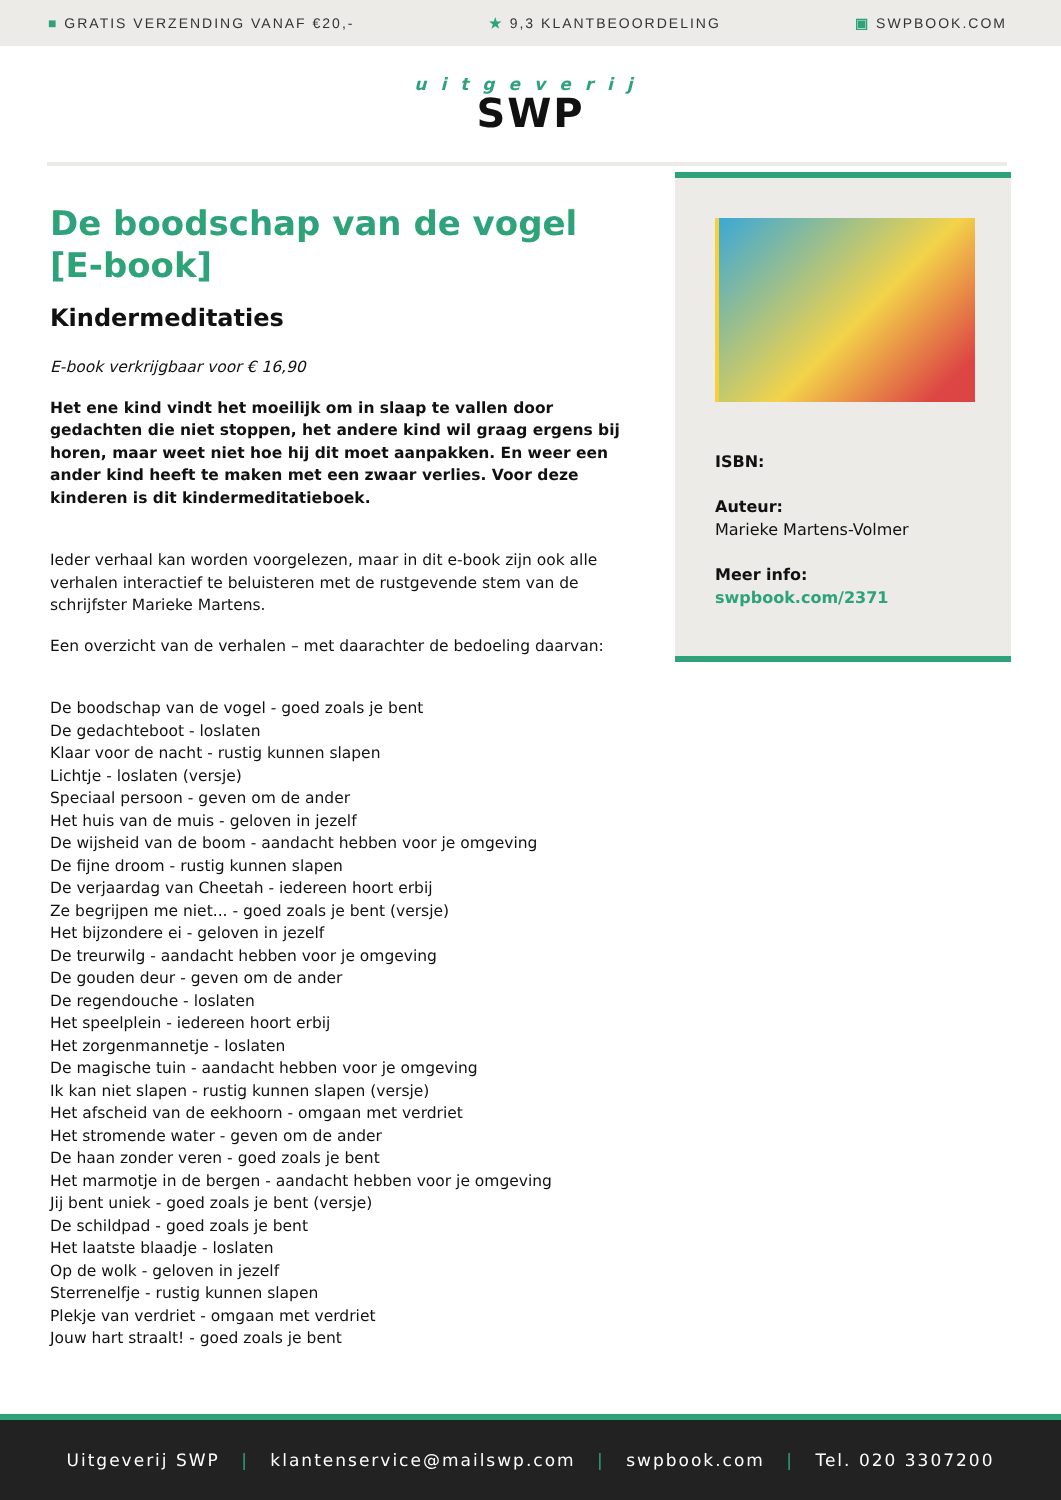■ GRATIS VERZENDING VANAF €20,- ★ 9,3 KLANTBEOORDELING ▣ SWPBOOK.COM
uitgeverij
SWP
De boodschap van de vogel [E-book]
Kindermeditaties
E-book verkrijgbaar voor € 16,90
Het ene kind vindt het moeilijk om in slaap te vallen door gedachten die niet stoppen, het andere kind wil graag ergens bij horen, maar weet niet hoe hij dit moet aanpakken. En weer een ander kind heeft te maken met een zwaar verlies. Voor deze kinderen is dit kindermeditatieboek.
Ieder verhaal kan worden voorgelezen, maar in dit e-book zijn ook alle verhalen interactief te beluisteren met de rustgevende stem van de schrijfster Marieke Martens.
Een overzicht van de verhalen – met daarachter de bedoeling daarvan:
De boodschap van de vogel - goed zoals je bent
De gedachteboot - loslaten
Klaar voor de nacht - rustig kunnen slapen
Lichtje - loslaten (versje)
Speciaal persoon - geven om de ander
Het huis van de muis - geloven in jezelf
De wijsheid van de boom - aandacht hebben voor je omgeving
De fijne droom - rustig kunnen slapen
De verjaardag van Cheetah - iedereen hoort erbij
Ze begrijpen me niet... - goed zoals je bent (versje)
Het bijzondere ei - geloven in jezelf
De treurwilg - aandacht hebben voor je omgeving
De gouden deur - geven om de ander
De regendouche - loslaten
Het speelplein - iedereen hoort erbij
Het zorgenmannetje - loslaten
De magische tuin - aandacht hebben voor je omgeving
Ik kan niet slapen - rustig kunnen slapen (versje)
Het afscheid van de eekhoorn - omgaan met verdriet
Het stromende water - geven om de ander
De haan zonder veren - goed zoals je bent
Het marmotje in de bergen - aandacht hebben voor je omgeving
Jij bent uniek - goed zoals je bent (versje)
De schildpad - goed zoals je bent
Het laatste blaadje - loslaten
Op de wolk - geloven in jezelf
Sterrenelfje - rustig kunnen slapen
Plekje van verdriet - omgaan met verdriet
Jouw hart straalt! - goed zoals je bent
ISBN:
Auteur:
Marieke Martens-Volmer
Meer info:
swpbook.com/2371
Uitgeverij SWP | klantenservice@mailswp.com | swpbook.com | Tel. 020 3307200